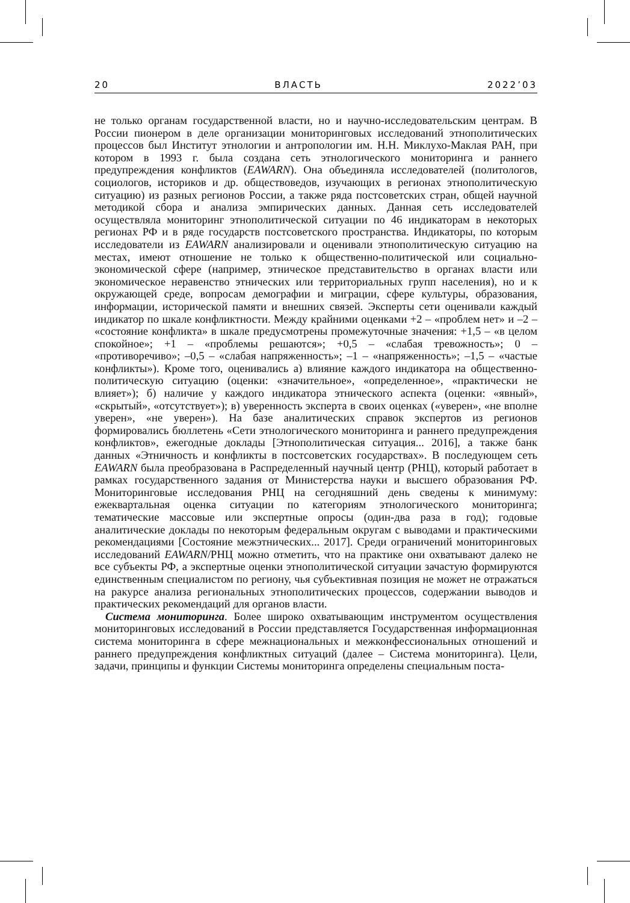20 ВЛАСТЬ 2022’03
не только органам государственной власти, но и научно-исследовательским центрам. В России пионером в деле организации мониторинговых исследований этнополитических процессов был Институт этнологии и антропологии им. Н.Н. Миклухо-Маклая РАН, при котором в 1993 г. была создана сеть этнологического мониторинга и раннего предупреждения конфликтов (EAWARN). Она объединяла исследователей (политологов, социологов, историков и др. обществоведов, изучающих в регионах этнополитическую ситуацию) из разных регионов России, а также ряда постсоветских стран, общей научной методикой сбора и анализа эмпирических данных. Данная сеть исследователей осуществляла мониторинг этнополитической ситуации по 46 индикаторам в некоторых регионах РФ и в ряде государств постсоветского пространства. Индикаторы, по которым исследователи из EAWARN анализировали и оценивали этнополитическую ситуацию на местах, имеют отношение не только к общественно-политической или социально-экономической сфере (например, этническое представительство в органах власти или экономическое неравенство этнических или территориальных групп населения), но и к окружающей среде, вопросам демографии и миграции, сфере культуры, образования, информации, исторической памяти и внешних связей. Эксперты сети оценивали каждый индикатор по шкале конфликтности. Между крайними оценками +2 – «проблем нет» и –2 – «состояние конфликта» в шкале предусмотрены промежуточные значения: +1,5 – «в целом спокойное»; +1 – «проблемы решаются»; +0,5 – «слабая тревожность»; 0 – «противоречиво»; –0,5 – «слабая напряженность»; –1 – «напряженность»; –1,5 – «частые конфликты»). Кроме того, оценивались а) влияние каждого индикатора на общественно-политическую ситуацию (оценки: «значительное», «определенное», «практически не влияет»); б) наличие у каждого индикатора этнического аспекта (оценки: «явный», «скрытый», «отсутствует»); в) уверенность эксперта в своих оценках («уверен», «не вполне уверен», «не уверен»). На базе аналитических справок экспертов из регионов формировались бюллетень «Сети этнологического мониторинга и раннего предупреждения конфликтов», ежегодные доклады [Этнополитическая ситуация... 2016], а также банк данных «Этничность и конфликты в постсоветских государствах». В последующем сеть EAWARN была преобразована в Распределенный научный центр (РНЦ), который работает в рамках государственного задания от Министерства науки и высшего образования РФ. Мониторинговые исследования РНЦ на сегодняшний день сведены к минимуму: ежеквартальная оценка ситуации по категориям этнологического мониторинга; тематические массовые или экспертные опросы (один-два раза в год); годовые аналитические доклады по некоторым федеральным округам с выводами и практическими рекомендациями [Состояние межэтнических... 2017]. Среди ограничений мониторинговых исследований EAWARN/РНЦ можно отметить, что на практике они охватывают далеко не все субъекты РФ, а экспертные оценки этнополитической ситуации зачастую формируются единственным специалистом по региону, чья субъективная позиция не может не отражаться на ракурсе анализа региональных этнополитических процессов, содержании выводов и практических рекомендаций для органов власти.
Система мониторинга. Более широко охватывающим инструментом осуществления мониторинговых исследований в России представляется Государственная информационная система мониторинга в сфере межнациональных и межконфессиональных отношений и раннего предупреждения конфликтных ситуаций (далее – Система мониторинга). Цели, задачи, принципы и функции Системы мониторинга определены специальным поста-